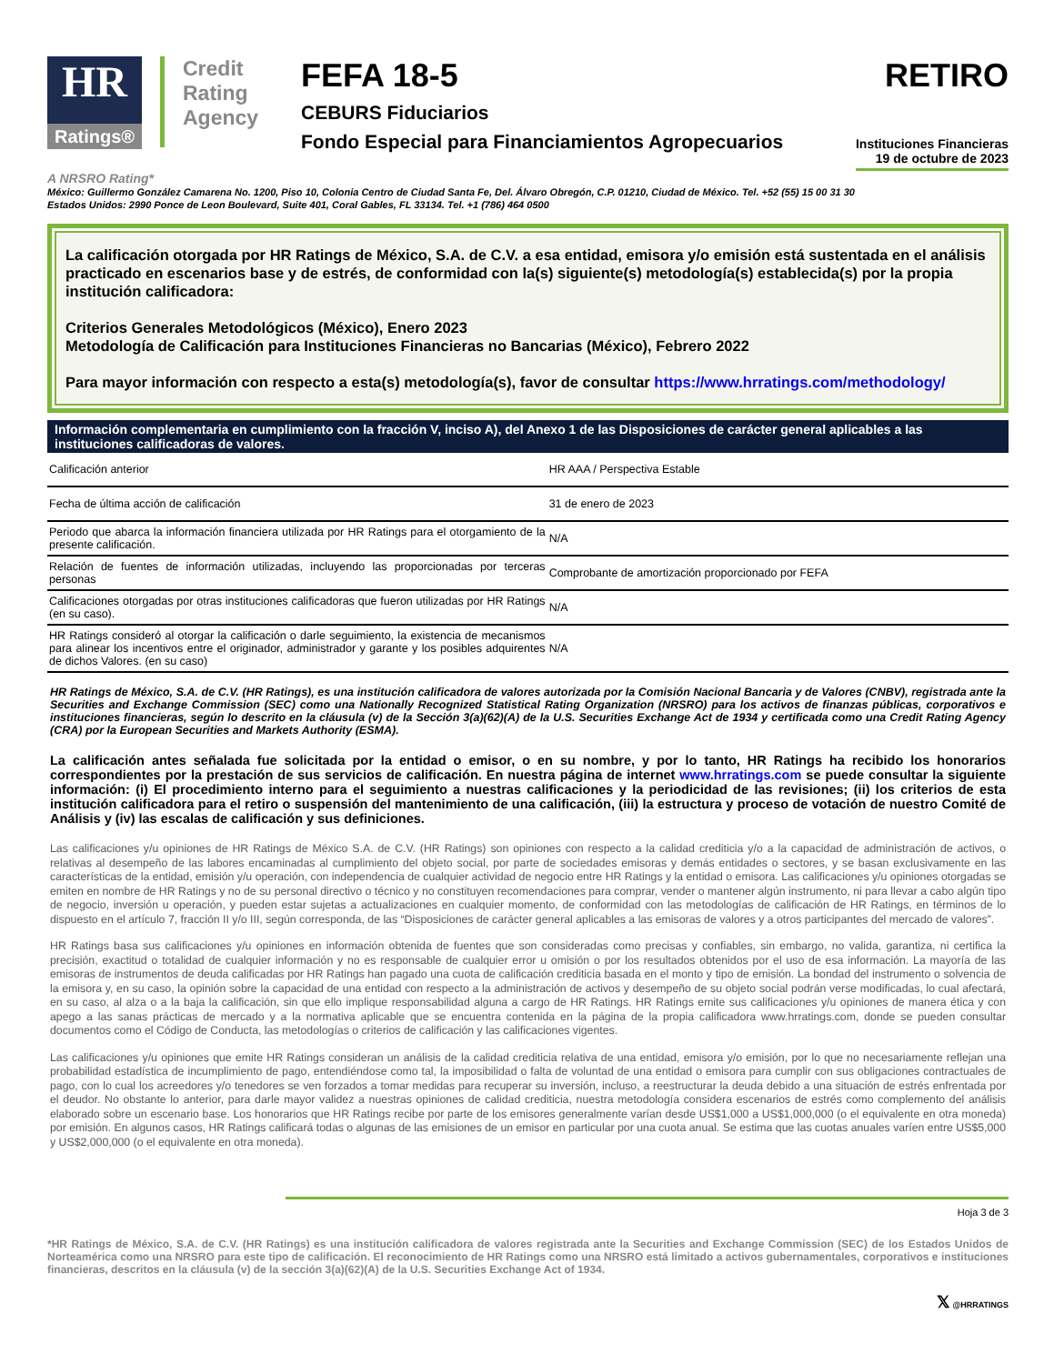HR
Ratings®
Credit Rating Agency
FEFA 18-5
CEBURS Fiduciarios
Fondo Especial para Financiamientos Agropecuarios
RETIRO
Instituciones Financieras
19 de octubre de 2023
A NRSRO Rating*
México: Guillermo González Camarena No. 1200, Piso 10, Colonia Centro de Ciudad Santa Fe, Del. Álvaro Obregón, C.P. 01210, Ciudad de México. Tel. +52 (55) 15 00 31 30
Estados Unidos: 2990 Ponce de Leon Boulevard, Suite 401, Coral Gables, FL 33134. Tel. +1 (786) 464 0500
La calificación otorgada por HR Ratings de México, S.A. de C.V. a esa entidad, emisora y/o emisión está sustentada en el análisis practicado en escenarios base y de estrés, de conformidad con la(s) siguiente(s) metodología(s) establecida(s) por la propia institución calificadora:
Criterios Generales Metodológicos (México), Enero 2023
Metodología de Calificación para Instituciones Financieras no Bancarias (México), Febrero 2022
Para mayor información con respecto a esta(s) metodología(s), favor de consultar https://www.hrratings.com/methodology/
Información complementaria en cumplimiento con la fracción V, inciso A), del Anexo 1 de las Disposiciones de carácter general aplicables a las instituciones calificadoras de valores.
| Calificación anterior | HR AAA / Perspectiva Estable |
| Fecha de última acción de calificación | 31 de enero de 2023 |
| Periodo que abarca la información financiera utilizada por HR Ratings para el otorgamiento de la presente calificación. | N/A |
| Relación de fuentes de información utilizadas, incluyendo las proporcionadas por terceras personas | Comprobante de amortización proporcionado por FEFA |
| Calificaciones otorgadas por otras instituciones calificadoras que fueron utilizadas por HR Ratings (en su caso). | N/A |
| HR Ratings consideró al otorgar la calificación o darle seguimiento, la existencia de mecanismos para alinear los incentivos entre el originador, administrador y garante y los posibles adquirentes de dichos Valores. (en su caso) | N/A |
HR Ratings de México, S.A. de C.V. (HR Ratings), es una institución calificadora de valores autorizada por la Comisión Nacional Bancaria y de Valores (CNBV), registrada ante la Securities and Exchange Commission (SEC) como una Nationally Recognized Statistical Rating Organization (NRSRO) para los activos de finanzas públicas, corporativos e instituciones financieras, según lo descrito en la cláusula (v) de la Sección 3(a)(62)(A) de la U.S. Securities Exchange Act de 1934 y certificada como una Credit Rating Agency (CRA) por la European Securities and Markets Authority (ESMA).
La calificación antes señalada fue solicitada por la entidad o emisor, o en su nombre, y por lo tanto, HR Ratings ha recibido los honorarios correspondientes por la prestación de sus servicios de calificación. En nuestra página de internet www.hrratings.com se puede consultar la siguiente información: (i) El procedimiento interno para el seguimiento a nuestras calificaciones y la periodicidad de las revisiones; (ii) los criterios de esta institución calificadora para el retiro o suspensión del mantenimiento de una calificación, (iii) la estructura y proceso de votación de nuestro Comité de Análisis y (iv) las escalas de calificación y sus definiciones.
Las calificaciones y/u opiniones de HR Ratings de México S.A. de C.V. (HR Ratings) son opiniones con respecto a la calidad crediticia y/o a la capacidad de administración de activos, o relativas al desempeño de las labores encaminadas al cumplimiento del objeto social, por parte de sociedades emisoras y demás entidades o sectores, y se basan exclusivamente en las características de la entidad, emisión y/u operación, con independencia de cualquier actividad de negocio entre HR Ratings y la entidad o emisora. Las calificaciones y/u opiniones otorgadas se emiten en nombre de HR Ratings y no de su personal directivo o técnico y no constituyen recomendaciones para comprar, vender o mantener algún instrumento, ni para llevar a cabo algún tipo de negocio, inversión u operación, y pueden estar sujetas a actualizaciones en cualquier momento, de conformidad con las metodologías de calificación de HR Ratings, en términos de lo dispuesto en el artículo 7, fracción II y/o III, según corresponda, de las “Disposiciones de carácter general aplicables a las emisoras de valores y a otros participantes del mercado de valores”.
HR Ratings basa sus calificaciones y/u opiniones en información obtenida de fuentes que son consideradas como precisas y confiables, sin embargo, no valida, garantiza, ni certifica la precisión, exactitud o totalidad de cualquier información y no es responsable de cualquier error u omisión o por los resultados obtenidos por el uso de esa información. La mayoría de las emisoras de instrumentos de deuda calificadas por HR Ratings han pagado una cuota de calificación crediticia basada en el monto y tipo de emisión. La bondad del instrumento o solvencia de la emisora y, en su caso, la opinión sobre la capacidad de una entidad con respecto a la administración de activos y desempeño de su objeto social podrán verse modificadas, lo cual afectará, en su caso, al alza o a la baja la calificación, sin que ello implique responsabilidad alguna a cargo de HR Ratings. HR Ratings emite sus calificaciones y/u opiniones de manera ética y con apego a las sanas prácticas de mercado y a la normativa aplicable que se encuentra contenida en la página de la propia calificadora www.hrratings.com, donde se pueden consultar documentos como el Código de Conducta, las metodologías o criterios de calificación y las calificaciones vigentes.
Las calificaciones y/u opiniones que emite HR Ratings consideran un análisis de la calidad crediticia relativa de una entidad, emisora y/o emisión, por lo que no necesariamente reflejan una probabilidad estadística de incumplimiento de pago, entendiéndose como tal, la imposibilidad o falta de voluntad de una entidad o emisora para cumplir con sus obligaciones contractuales de pago, con lo cual los acreedores y/o tenedores se ven forzados a tomar medidas para recuperar su inversión, incluso, a reestructurar la deuda debido a una situación de estrés enfrentada por el deudor. No obstante lo anterior, para darle mayor validez a nuestras opiniones de calidad crediticia, nuestra metodología considera escenarios de estrés como complemento del análisis elaborado sobre un escenario base. Los honorarios que HR Ratings recibe por parte de los emisores generalmente varían desde US$1,000 a US$1,000,000 (o el equivalente en otra moneda) por emisión. En algunos casos, HR Ratings calificará todas o algunas de las emisiones de un emisor en particular por una cuota anual. Se estima que las cuotas anuales varíen entre US$5,000 y US$2,000,000 (o el equivalente en otra moneda).
Hoja 3 de 3
*HR Ratings de México, S.A. de C.V. (HR Ratings) es una institución calificadora de valores registrada ante la Securities and Exchange Commission (SEC) de los Estados Unidos de Norteamérica como una NRSRO para este tipo de calificación. El reconocimiento de HR Ratings como una NRSRO está limitado a activos gubernamentales, corporativos e instituciones financieras, descritos en la cláusula (v) de la sección 3(a)(62)(A) de la U.S. Securities Exchange Act of 1934.
𝕏 @HRRATINGS